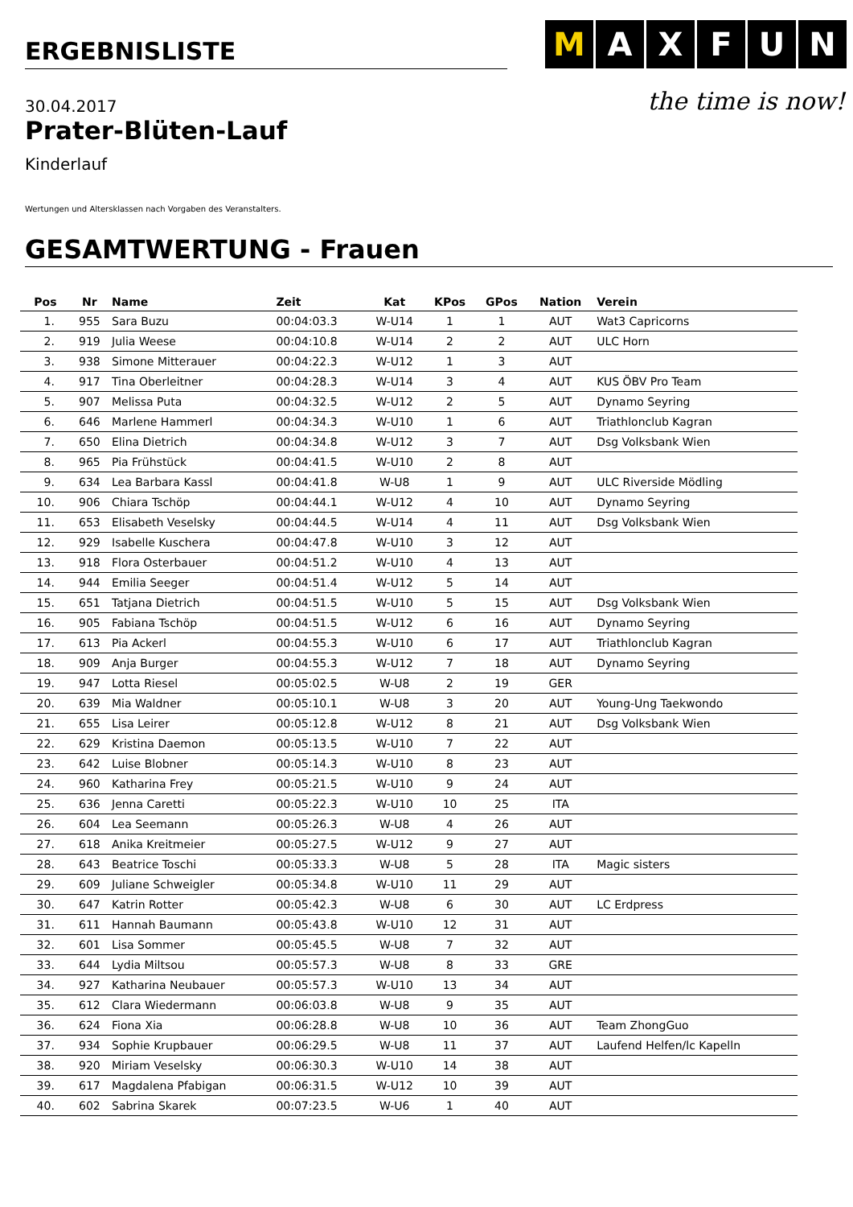ERGEBNISLISTE
MAXFUN
the time is now!
30.04.2017
Prater-Blüten-Lauf
Kinderlauf
Wertungen und Altersklassen nach Vorgaben des Veranstalters.
GESAMTWERTUNG - Frauen
| Pos | Nr | Name | Zeit | Kat | KPos | GPos | Nation | Verein |
| --- | --- | --- | --- | --- | --- | --- | --- | --- |
| 1. | 955 | Sara Buzu | 00:04:03.3 | W-U14 | 1 | 1 | AUT | Wat3 Capricorns |
| 2. | 919 | Julia Weese | 00:04:10.8 | W-U14 | 2 | 2 | AUT | ULC Horn |
| 3. | 938 | Simone Mitterauer | 00:04:22.3 | W-U12 | 1 | 3 | AUT | |
| 4. | 917 | Tina Oberleitner | 00:04:28.3 | W-U14 | 3 | 4 | AUT | KUS ÖBV Pro Team |
| 5. | 907 | Melissa Puta | 00:04:32.5 | W-U12 | 2 | 5 | AUT | Dynamo Seyring |
| 6. | 646 | Marlene Hammerl | 00:04:34.3 | W-U10 | 1 | 6 | AUT | Triathlonclub Kagran |
| 7. | 650 | Elina Dietrich | 00:04:34.8 | W-U12 | 3 | 7 | AUT | Dsg Volksbank Wien |
| 8. | 965 | Pia Frühstück | 00:04:41.5 | W-U10 | 2 | 8 | AUT | |
| 9. | 634 | Lea Barbara Kassl | 00:04:41.8 | W-U8 | 1 | 9 | AUT | ULC Riverside Mödling |
| 10. | 906 | Chiara Tschöp | 00:04:44.1 | W-U12 | 4 | 10 | AUT | Dynamo Seyring |
| 11. | 653 | Elisabeth Veselsky | 00:04:44.5 | W-U14 | 4 | 11 | AUT | Dsg Volksbank Wien |
| 12. | 929 | Isabelle Kuschera | 00:04:47.8 | W-U10 | 3 | 12 | AUT | |
| 13. | 918 | Flora Osterbauer | 00:04:51.2 | W-U10 | 4 | 13 | AUT | |
| 14. | 944 | Emilia Seeger | 00:04:51.4 | W-U12 | 5 | 14 | AUT | |
| 15. | 651 | Tatjana Dietrich | 00:04:51.5 | W-U10 | 5 | 15 | AUT | Dsg Volksbank Wien |
| 16. | 905 | Fabiana Tschöp | 00:04:51.5 | W-U12 | 6 | 16 | AUT | Dynamo Seyring |
| 17. | 613 | Pia Ackerl | 00:04:55.3 | W-U10 | 6 | 17 | AUT | Triathlonclub Kagran |
| 18. | 909 | Anja Burger | 00:04:55.3 | W-U12 | 7 | 18 | AUT | Dynamo Seyring |
| 19. | 947 | Lotta Riesel | 00:05:02.5 | W-U8 | 2 | 19 | GER | |
| 20. | 639 | Mia Waldner | 00:05:10.1 | W-U8 | 3 | 20 | AUT | Young-Ung Taekwondo |
| 21. | 655 | Lisa Leirer | 00:05:12.8 | W-U12 | 8 | 21 | AUT | Dsg Volksbank Wien |
| 22. | 629 | Kristina Daemon | 00:05:13.5 | W-U10 | 7 | 22 | AUT | |
| 23. | 642 | Luise Blobner | 00:05:14.3 | W-U10 | 8 | 23 | AUT | |
| 24. | 960 | Katharina Frey | 00:05:21.5 | W-U10 | 9 | 24 | AUT | |
| 25. | 636 | Jenna Caretti | 00:05:22.3 | W-U10 | 10 | 25 | ITA | |
| 26. | 604 | Lea Seemann | 00:05:26.3 | W-U8 | 4 | 26 | AUT | |
| 27. | 618 | Anika Kreitmeier | 00:05:27.5 | W-U12 | 9 | 27 | AUT | |
| 28. | 643 | Beatrice Toschi | 00:05:33.3 | W-U8 | 5 | 28 | ITA | Magic sisters |
| 29. | 609 | Juliane Schweigler | 00:05:34.8 | W-U10 | 11 | 29 | AUT | |
| 30. | 647 | Katrin Rotter | 00:05:42.3 | W-U8 | 6 | 30 | AUT | LC Erdpress |
| 31. | 611 | Hannah Baumann | 00:05:43.8 | W-U10 | 12 | 31 | AUT | |
| 32. | 601 | Lisa Sommer | 00:05:45.5 | W-U8 | 7 | 32 | AUT | |
| 33. | 644 | Lydia Miltsou | 00:05:57.3 | W-U8 | 8 | 33 | GRE | |
| 34. | 927 | Katharina Neubauer | 00:05:57.3 | W-U10 | 13 | 34 | AUT | |
| 35. | 612 | Clara Wiedermann | 00:06:03.8 | W-U8 | 9 | 35 | AUT | |
| 36. | 624 | Fiona Xia | 00:06:28.8 | W-U8 | 10 | 36 | AUT | Team ZhongGuo |
| 37. | 934 | Sophie Krupbauer | 00:06:29.5 | W-U8 | 11 | 37 | AUT | Laufend Helfen/lc Kapelln |
| 38. | 920 | Miriam Veselsky | 00:06:30.3 | W-U10 | 14 | 38 | AUT | |
| 39. | 617 | Magdalena Pfabigan | 00:06:31.5 | W-U12 | 10 | 39 | AUT | |
| 40. | 602 | Sabrina Skarek | 00:07:23.5 | W-U6 | 1 | 40 | AUT | |